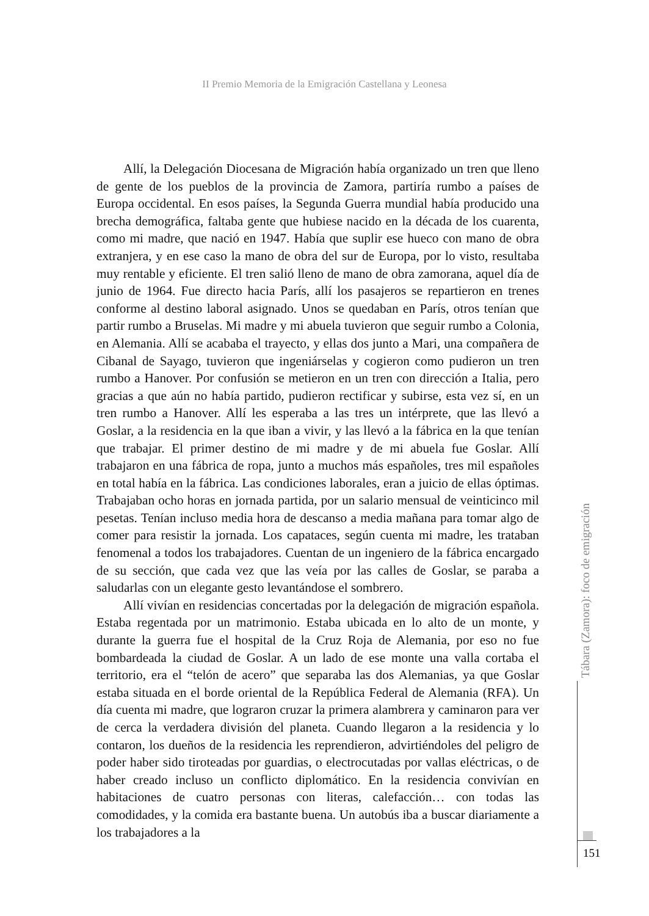II Premio Memoria de la Emigración Castellana y Leonesa
Allí, la Delegación Diocesana de Migración había organizado un tren que lleno de gente de los pueblos de la provincia de Zamora, partiría rumbo a países de Europa occidental. En esos países, la Segunda Guerra mundial había producido una brecha demográfica, faltaba gente que hubiese nacido en la década de los cuarenta, como mi madre, que nació en 1947. Había que suplir ese hueco con mano de obra extranjera, y en ese caso la mano de obra del sur de Europa, por lo visto, resultaba muy rentable y eficiente. El tren salió lleno de mano de obra zamorana, aquel día de junio de 1964. Fue directo hacia París, allí los pasajeros se repartieron en trenes conforme al destino laboral asignado. Unos se quedaban en París, otros tenían que partir rumbo a Bruselas. Mi madre y mi abuela tuvieron que seguir rumbo a Colonia, en Alemania. Allí se acababa el trayecto, y ellas dos junto a Mari, una compañera de Cibanal de Sayago, tuvieron que ingeniárselas y cogieron como pudieron un tren rumbo a Hanover. Por confusión se metieron en un tren con dirección a Italia, pero gracias a que aún no había partido, pudieron rectificar y subirse, esta vez sí, en un tren rumbo a Hanover. Allí les esperaba a las tres un intérprete, que las llevó a Goslar, a la residencia en la que iban a vivir, y las llevó a la fábrica en la que tenían que trabajar. El primer destino de mi madre y de mi abuela fue Goslar. Allí trabajaron en una fábrica de ropa, junto a muchos más españoles, tres mil españoles en total había en la fábrica. Las condiciones laborales, eran a juicio de ellas óptimas. Trabajaban ocho horas en jornada partida, por un salario mensual de veinticinco mil pesetas. Tenían incluso media hora de descanso a media mañana para tomar algo de comer para resistir la jornada. Los capataces, según cuenta mi madre, les trataban fenomenal a todos los trabajadores. Cuentan de un ingeniero de la fábrica encargado de su sección, que cada vez que las veía por las calles de Goslar, se paraba a saludarlas con un elegante gesto levantándose el sombrero.
Allí vivían en residencias concertadas por la delegación de migración española. Estaba regentada por un matrimonio. Estaba ubicada en lo alto de un monte, y durante la guerra fue el hospital de la Cruz Roja de Alemania, por eso no fue bombardeada la ciudad de Goslar. A un lado de ese monte una valla cortaba el territorio, era el “telón de acero” que separaba las dos Alemanias, ya que Goslar estaba situada en el borde oriental de la República Federal de Alemania (RFA). Un día cuenta mi madre, que lograron cruzar la primera alambrera y caminaron para ver de cerca la verdadera división del planeta. Cuando llegaron a la residencia y lo contaron, los dueños de la residencia les reprendieron, advirtiéndoles del peligro de poder haber sido tiroteadas por guardias, o electrocutadas por vallas eléctricas, o de haber creado incluso un conflicto diplomático. En la residencia convivían en habitaciones de cuatro personas con literas, calefacción… con todas las comodidades, y la comida era bastante buena. Un autobús iba a buscar diariamente a los trabajadores a la
Tábara (Zamora): foco de emigración
151